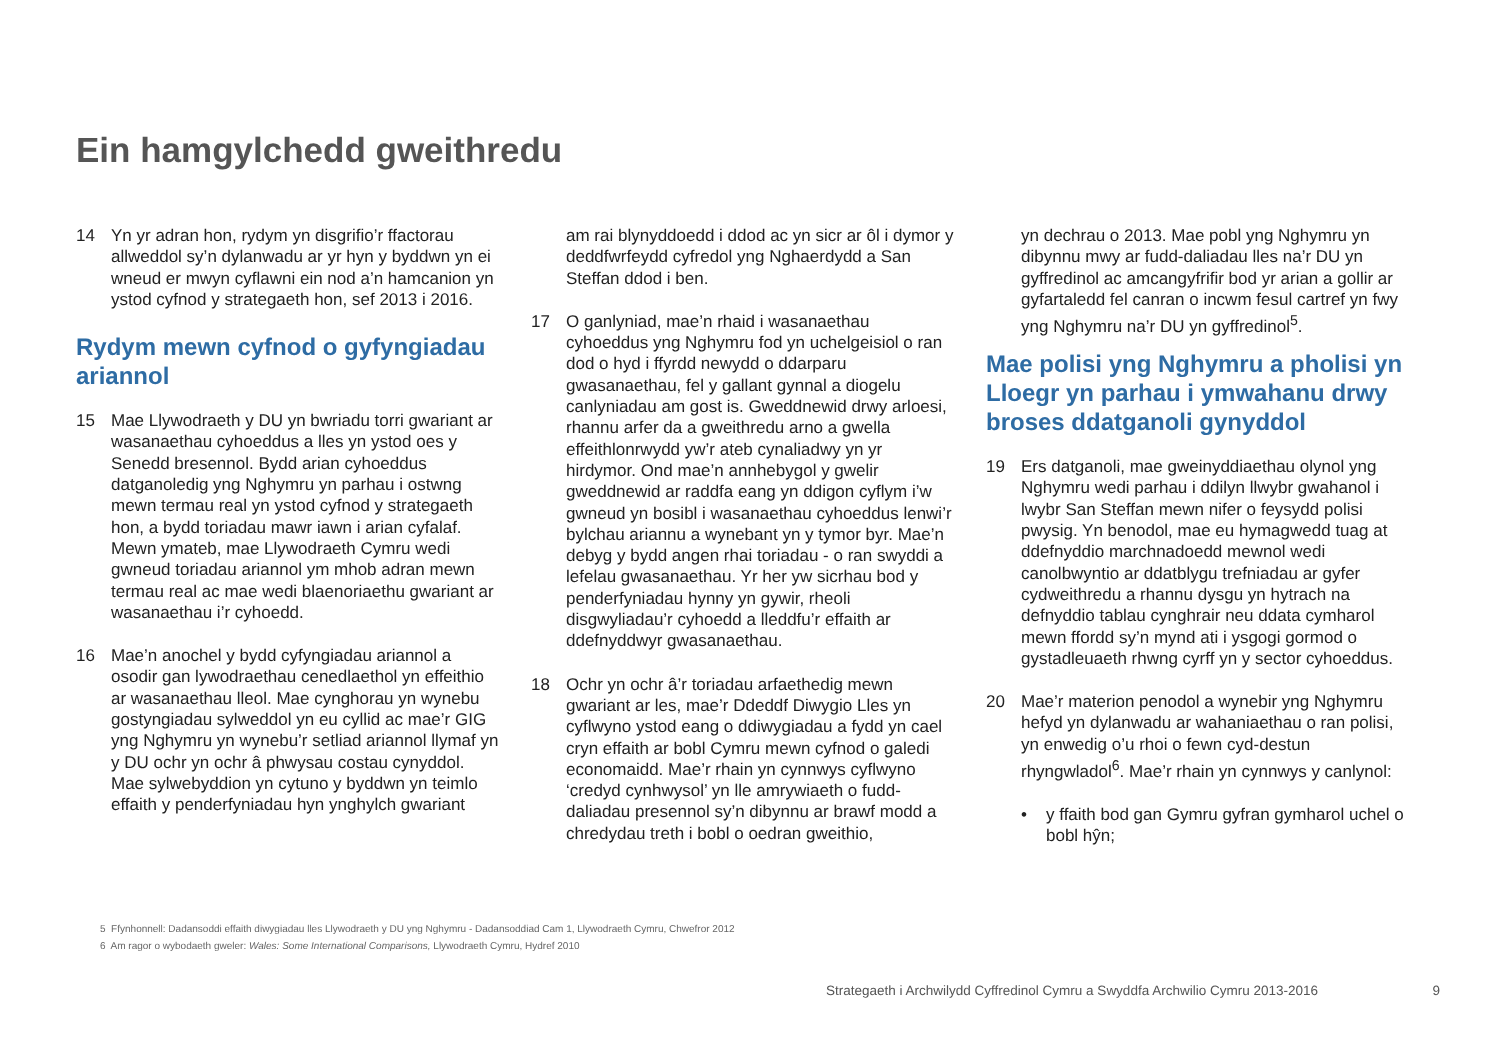Ein hamgylchedd gweithredu
14 Yn yr adran hon, rydym yn disgrifio’r ffactorau allweddol sy’n dylanwadu ar yr hyn y byddwn yn ei wneud er mwyn cyflawni ein nod a’n hamcanion yn ystod cyfnod y strategaeth hon, sef 2013 i 2016.
Rydym mewn cyfnod o gyfyngiadau ariannol
15 Mae Llywodraeth y DU yn bwriadu torri gwariant ar wasanaethau cyhoeddus a lles yn ystod oes y Senedd bresennol. Bydd arian cyhoeddus datganoledig yng Nghymru yn parhau i ostwng mewn termau real yn ystod cyfnod y strategaeth hon, a bydd toriadau mawr iawn i arian cyfalaf. Mewn ymateb, mae Llywodraeth Cymru wedi gwneud toriadau ariannol ym mhob adran mewn termau real ac mae wedi blaenoriaethu gwariant ar wasanaethau i’r cyhoedd.
16 Mae’n anochel y bydd cyfyngiadau ariannol a osodir gan lywodraethau cenedlaethol yn effeithio ar wasanaethau lleol. Mae cynghorau yn wynebu gostyngiadau sylweddol yn eu cyllid ac mae’r GIG yng Nghymru yn wynebu’r setliad ariannol llymaf yn y DU ochr yn ochr â phwysau costau cynyddol. Mae sylwebyddion yn cytuno y byddwn yn teimlo effaith y penderfyniadau hyn ynghylch gwariant
am rai blynyddoedd i ddod ac yn sicr ar ôl i dymor y deddfwrfeydd cyfredol yng Nghaerdydd a San Steffan ddod i ben.
17 O ganlyniad, mae’n rhaid i wasanaethau cyhoeddus yng Nghymru fod yn uchelgeisiol o ran dod o hyd i ffyrdd newydd o ddarparu gwasanaethau, fel y gallant gynnal a diogelu canlyniadau am gost is. Gweddnewid drwy arloesi, rhannu arfer da a gweithredu arno a gwella effeithlonrwydd yw’r ateb cynaliadwy yn yr hirdymor. Ond mae’n annhebygol y gwelir gweddnewid ar raddfa eang yn ddigon cyflym i’w gwneud yn bosibl i wasanaethau cyhoeddus lenwi’r bylchau ariannu a wynebant yn y tymor byr. Mae’n debyg y bydd angen rhai toriadau - o ran swyddi a lefelau gwasanaethau. Yr her yw sicrhau bod y penderfyniadau hynny yn gywir, rheoli disgwyliadau’r cyhoedd a lleddfu’r effaith ar ddefnyddwyr gwasanaethau.
18 Ochr yn ochr â’r toriadau arfaethedig mewn gwariant ar les, mae’r Ddeddf Diwygio Lles yn cyflwyno ystod eang o ddiwygiadau a fydd yn cael cryn effaith ar bobl Cymru mewn cyfnod o galedi economaidd. Mae’r rhain yn cynnwys cyflwyno ‘credyd cynhwysol’ yn lle amrywiaeth o fudd-daliadau presennol sy’n dibynnu ar brawf modd a chredydau treth i bobl o oedran gweithio,
yn dechrau o 2013. Mae pobl yng Nghymru yn dibynnu mwy ar fudd-daliadau lles na’r DU yn gyffredinol ac amcangyfrifir bod yr arian a gollir ar gyfartaledd fel canran o incwm fesul cartref yn fwy yng Nghymru na’r DU yn gyffredinol<sup>5</sup>.
Mae polisi yng Nghymru a pholisi yn Lloegr yn parhau i ymwahanu drwy broses ddatganoli gynyddol
19 Ers datganoli, mae gweinyddiaethau olynol yng Nghymru wedi parhau i ddilyn llwybr gwahanol i lwybr San Steffan mewn nifer o feysydd polisi pwysig. Yn benodol, mae eu hymagwedd tuag at ddefnyddio marchnadoedd mewnol wedi canolbwyntio ar ddatblygu trefniadau ar gyfer cydweithredu a rhannu dysgu yn hytrach na defnyddio tablau cynghrair neu ddata cymharol mewn ffordd sy’n mynd ati i ysgogi gormod o gystadleuaeth rhwng cyrff yn y sector cyhoeddus.
20 Mae’r materion penodol a wynebir yng Nghymru hefyd yn dylanwadu ar wahaniaethau o ran polisi, yn enwedig o’u rhoi o fewn cyd-destun rhyngwladol<sup>6</sup>. Mae’r rhain yn cynnwys y canlynol:
• y ffaith bod gan Gymru gyfran gymharol uchel o bobl hŷn;
5 Ffynhonnell: Dadansoddi effaith diwygiadau lles Llywodraeth y DU yng Nghymru - Dadansoddiad Cam 1, Llywodraeth Cymru, Chwefror 2012
6 Am ragor o wybodaeth gweler: Wales: Some International Comparisons, Llywodraeth Cymru, Hydref 2010
Strategaeth i Archwilydd Cyffredinol Cymru a Swyddfa Archwilio Cymru 2013-2016 9